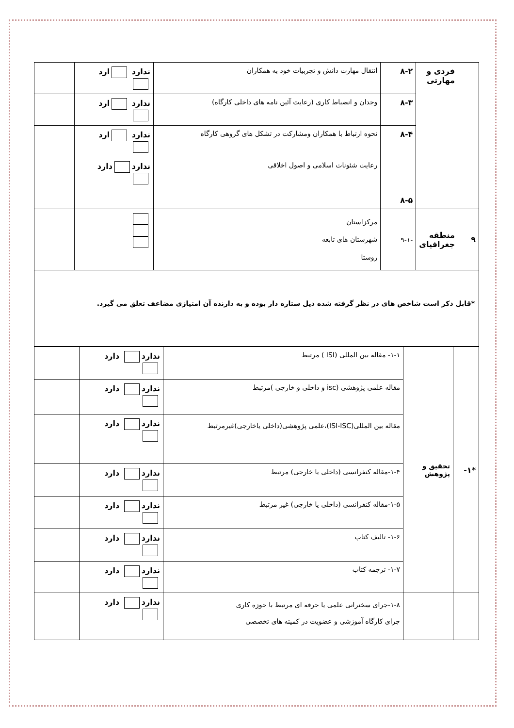| | فردی و مهارتی | ۸-۲ | انتقال مهارت دانش و تجربیات خود به همکاران | ندارد ارد | |
| | | ۸-۳ | وجدان و انضباط کاری (رعایت آئین نامه های داخلی کارگاه) | ندارد ارد | |
| | | ۸-۴ | نحوه ارتباط با همکاران ومشارکت در تشکل های گروهی کارگاه | ندارد ارد | |
| | | ۸-۵ | رعایت شئونات اسلامی و اصول اخلاقی | ندارد دارد | |
| ۹ | منطقه جغرافیای | -۹-۱ | مرکزاستان شهرستان های تابعه روستا | | |
*قابل ذکر است شاخص های در نظر گرفته شده ذیل ستاره دار بوده و به دارنده آن امتیازی مضاعف تعلق می گیرد.
| *۱- | تحقیق و پژوهش | ۱-۱- مقاله بین المللی (ISI ) مرتبط | ندارد دارد | |
| | | مقاله علمی پژوهشی (isc و داخلی و خارجی )مرتبط | ندارد دارد | |
| | | مقاله بین المللی(ISI-ISC)،علمی پژوهشی(داخلی یاخارجی)غیرمرتبط | ندارد دارد | |
| | | ۱-۴-مقاله کنفرانسی (داخلی یا خارجی) مرتبط | ندارد دارد | |
| | | ۱-۵-مقاله کنفرانسی (داخلی یا خارجی) غیر مرتبط | ندارد دارد | |
| | | ۱-۶- تالیف کتاب | ندارد دارد | |
| | | ۱-۷- ترجمه کتاب | ندارد دارد | |
| | | ۱-۸-جرای سخنرانی علمی یا حرفه ای مرتبط با حوزه کاری جرای کارگاه آموزشی و عضویت در کمیته های تخصصی | ندارد دارد | |